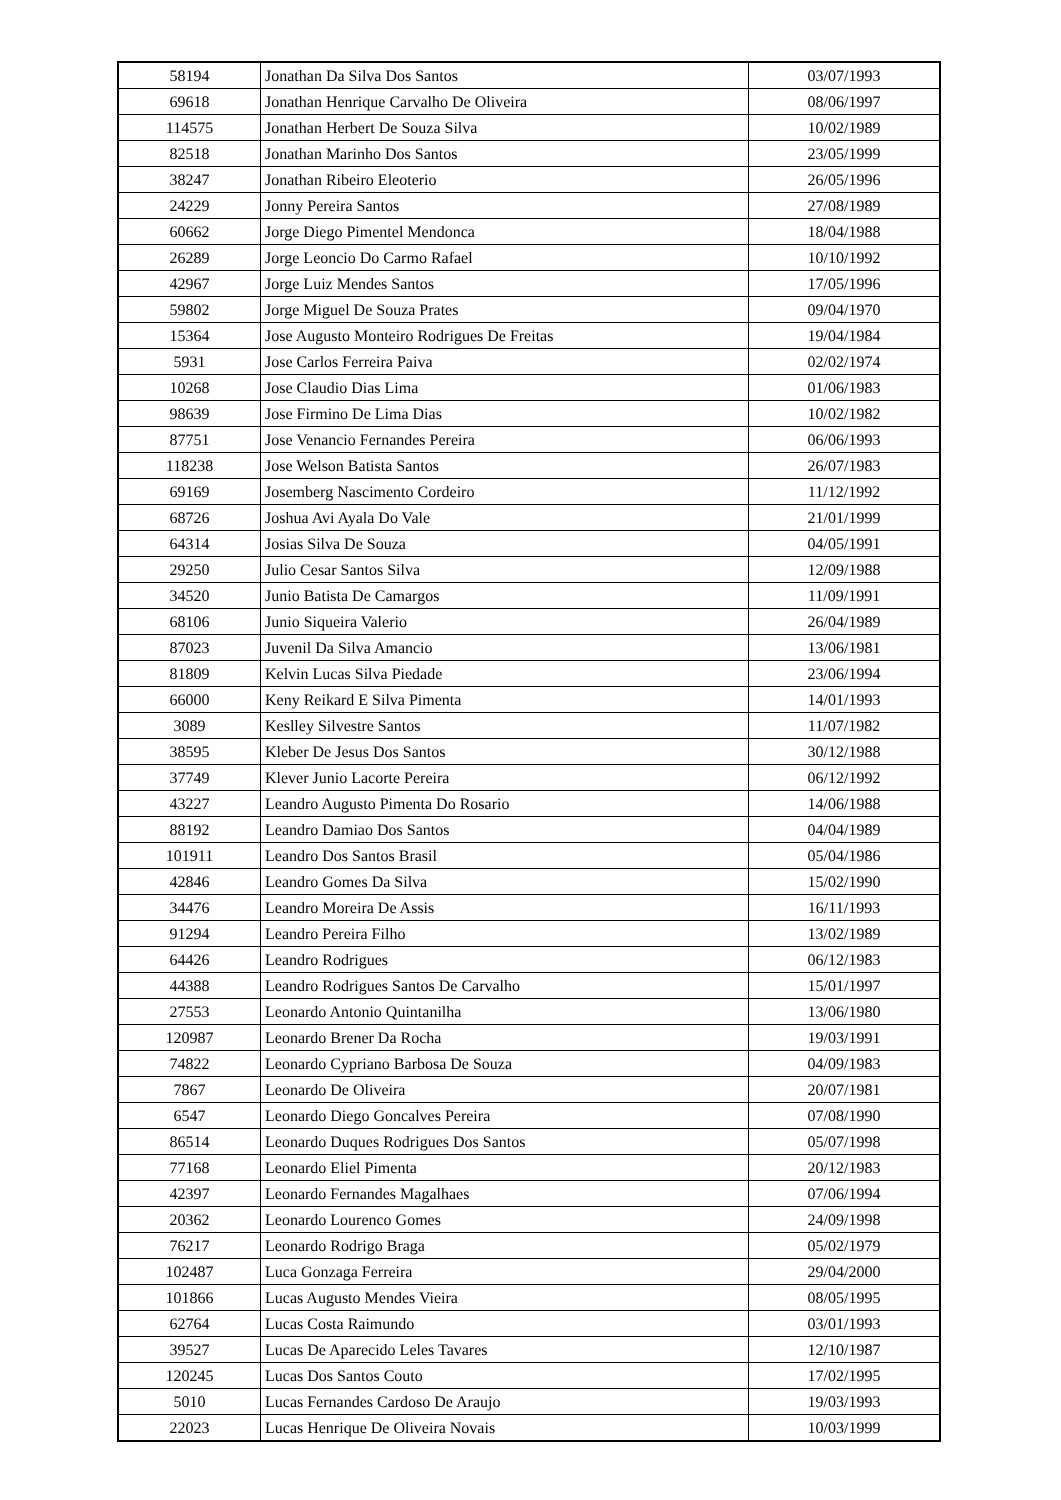| 58194 | Jonathan Da Silva Dos Santos | 03/07/1993 |
| 69618 | Jonathan Henrique Carvalho De Oliveira | 08/06/1997 |
| 114575 | Jonathan Herbert De Souza Silva | 10/02/1989 |
| 82518 | Jonathan Marinho Dos Santos | 23/05/1999 |
| 38247 | Jonathan Ribeiro Eleoterio | 26/05/1996 |
| 24229 | Jonny Pereira Santos | 27/08/1989 |
| 60662 | Jorge Diego Pimentel Mendonca | 18/04/1988 |
| 26289 | Jorge Leoncio Do Carmo Rafael | 10/10/1992 |
| 42967 | Jorge Luiz Mendes Santos | 17/05/1996 |
| 59802 | Jorge Miguel De Souza Prates | 09/04/1970 |
| 15364 | Jose Augusto Monteiro Rodrigues De Freitas | 19/04/1984 |
| 5931 | Jose Carlos Ferreira Paiva | 02/02/1974 |
| 10268 | Jose Claudio Dias Lima | 01/06/1983 |
| 98639 | Jose Firmino De Lima Dias | 10/02/1982 |
| 87751 | Jose Venancio Fernandes Pereira | 06/06/1993 |
| 118238 | Jose Welson Batista Santos | 26/07/1983 |
| 69169 | Josemberg Nascimento Cordeiro | 11/12/1992 |
| 68726 | Joshua Avi Ayala Do Vale | 21/01/1999 |
| 64314 | Josias Silva De Souza | 04/05/1991 |
| 29250 | Julio Cesar Santos Silva | 12/09/1988 |
| 34520 | Junio Batista De Camargos | 11/09/1991 |
| 68106 | Junio Siqueira Valerio | 26/04/1989 |
| 87023 | Juvenil Da Silva Amancio | 13/06/1981 |
| 81809 | Kelvin Lucas Silva Piedade | 23/06/1994 |
| 66000 | Keny Reikard E Silva Pimenta | 14/01/1993 |
| 3089 | Keslley Silvestre Santos | 11/07/1982 |
| 38595 | Kleber De Jesus Dos Santos | 30/12/1988 |
| 37749 | Klever Junio Lacorte Pereira | 06/12/1992 |
| 43227 | Leandro Augusto Pimenta Do Rosario | 14/06/1988 |
| 88192 | Leandro Damiao Dos Santos | 04/04/1989 |
| 101911 | Leandro Dos Santos Brasil | 05/04/1986 |
| 42846 | Leandro Gomes Da Silva | 15/02/1990 |
| 34476 | Leandro Moreira De Assis | 16/11/1993 |
| 91294 | Leandro Pereira Filho | 13/02/1989 |
| 64426 | Leandro Rodrigues | 06/12/1983 |
| 44388 | Leandro Rodrigues Santos De Carvalho | 15/01/1997 |
| 27553 | Leonardo Antonio Quintanilha | 13/06/1980 |
| 120987 | Leonardo Brener Da Rocha | 19/03/1991 |
| 74822 | Leonardo Cypriano Barbosa De Souza | 04/09/1983 |
| 7867 | Leonardo De Oliveira | 20/07/1981 |
| 6547 | Leonardo Diego Goncalves Pereira | 07/08/1990 |
| 86514 | Leonardo Duques Rodrigues Dos Santos | 05/07/1998 |
| 77168 | Leonardo Eliel Pimenta | 20/12/1983 |
| 42397 | Leonardo Fernandes Magalhaes | 07/06/1994 |
| 20362 | Leonardo Lourenco Gomes | 24/09/1998 |
| 76217 | Leonardo Rodrigo Braga | 05/02/1979 |
| 102487 | Luca Gonzaga Ferreira | 29/04/2000 |
| 101866 | Lucas Augusto Mendes Vieira | 08/05/1995 |
| 62764 | Lucas Costa Raimundo | 03/01/1993 |
| 39527 | Lucas De Aparecido Leles Tavares | 12/10/1987 |
| 120245 | Lucas Dos Santos Couto | 17/02/1995 |
| 5010 | Lucas Fernandes Cardoso De Araujo | 19/03/1993 |
| 22023 | Lucas Henrique De Oliveira Novais | 10/03/1999 |